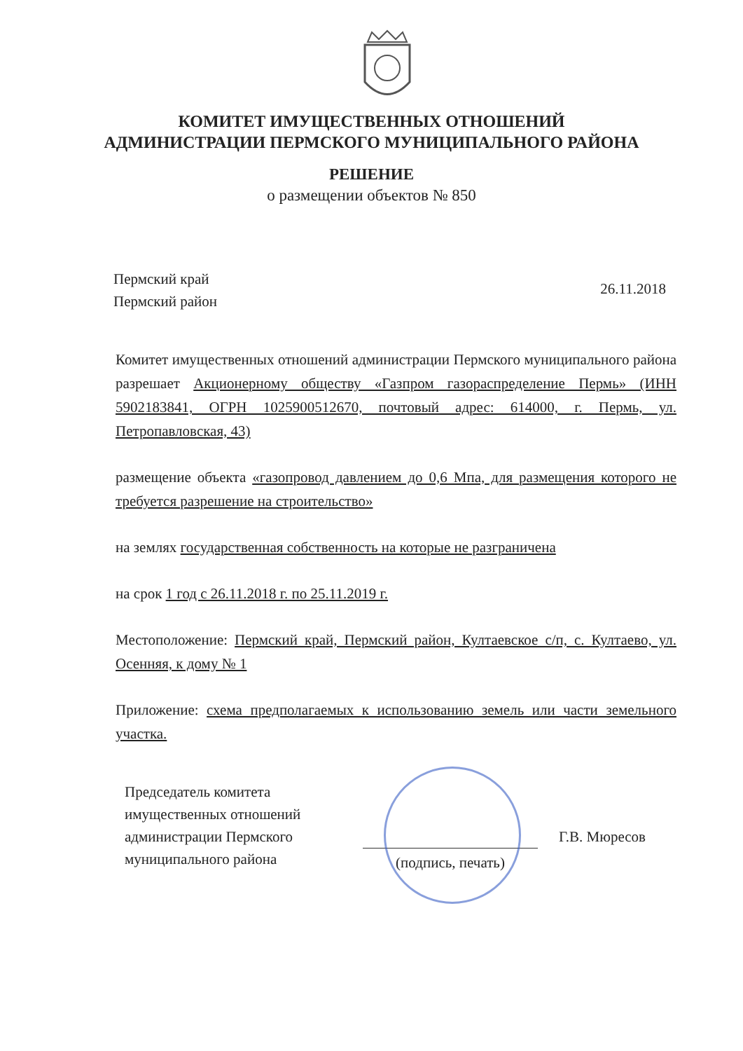КОМИТЕТ ИМУЩЕСТВЕННЫХ ОТНОШЕНИЙ
АДМИНИСТРАЦИИ ПЕРМСКОГО МУНИЦИПАЛЬНОГО РАЙОНА
РЕШЕНИЕ
о размещении объектов № 850
Пермский край
Пермский район
26.11.2018
Комитет имущественных отношений администрации Пермского муниципального района разрешает Акционерному обществу «Газпром газораспределение Пермь» (ИНН 5902183841, ОГРН 1025900512670, почтовый адрес: 614000, г. Пермь, ул. Петропавловская, 43)
размещение объекта «газопровод давлением до 0,6 Мпа, для размещения которого не требуется разрешение на строительство»
на землях государственная собственность на которые не разграничена
на срок 1 год с 26.11.2018 г. по 25.11.2019 г.
Местоположение: Пермский край, Пермский район, Култаевское с/п, с. Култаево, ул. Осенняя, к дому № 1
Приложение: схема предполагаемых к использованию земель или части земельного участка.
Председатель комитета имущественных отношений администрации Пермского муниципального района
(подпись, печать)
Г.В. Мюресов